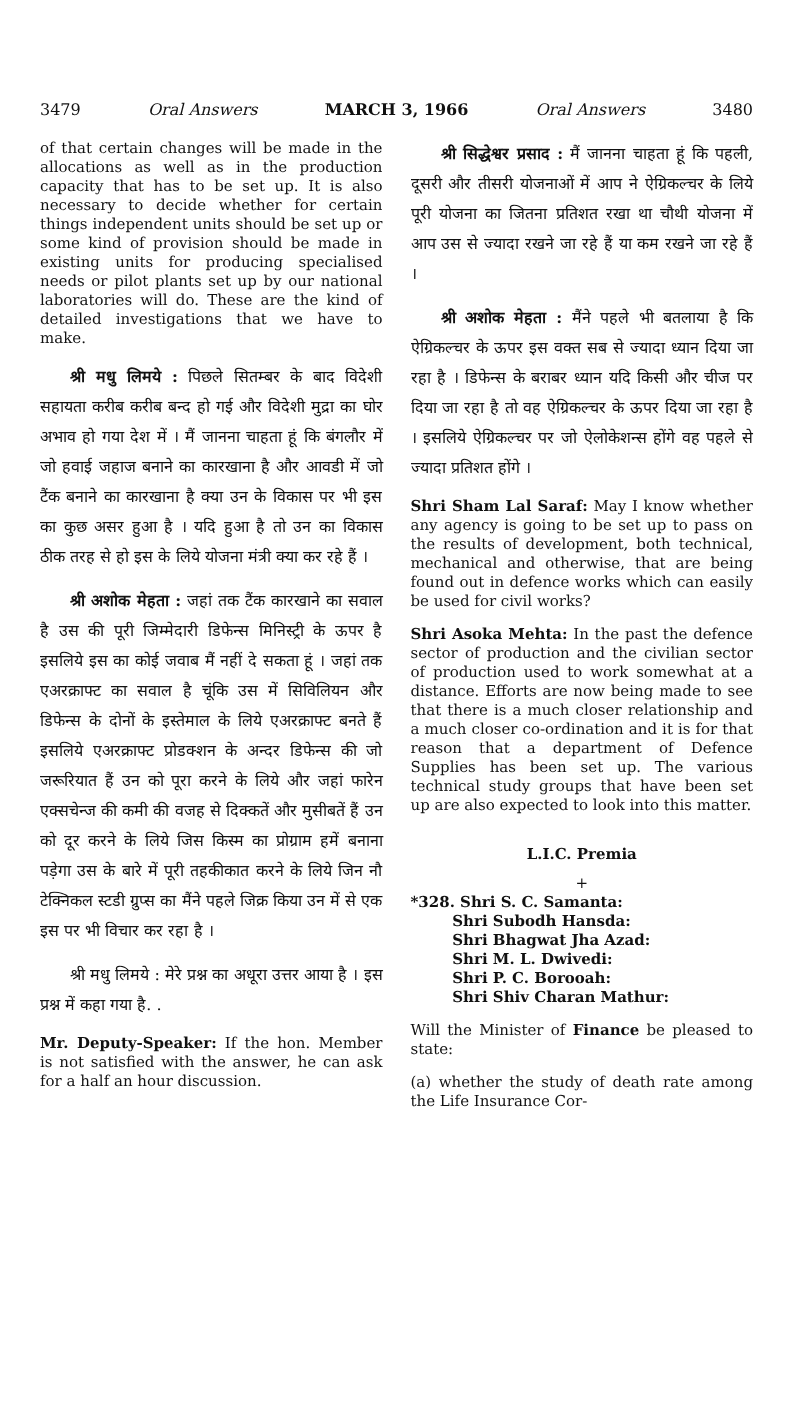3479 Oral Answers MARCH 3, 1966 Oral Answers 3480
of that certain changes will be made in the allocations as well as in the production capacity that has to be set up. It is also necessary to decide whether for certain things independent units should be set up or some kind of provision should be made in existing units for producing specialised needs or pilot plants set up by our national laboratories will do. These are the kind of detailed investigations that we have to make.
श्री मधु लिमये : पिछले सितम्बर के बाद विदेशी सहायता करीब करीब बन्द हो गई और विदेशी मुद्रा का घोर अभाव हो गया देश में । मैं जानना चाहता हूं कि बंगलौर में जो हवाई जहाज बनाने का कारखाना है और आवडी में जो टैंक बनाने का कारखाना है क्या उन के विकास पर भी इस का कुछ असर हुआ है । यदि हुआ है तो उन का विकास ठीक तरह से हो इस के लिये योजना मंत्री क्या कर रहे हैं ।
श्री अशोक मेहता : जहां तक टैंक कारखाने का सवाल है उस की पूरी जिम्मेदारी डिफेन्स मिनिस्ट्री के ऊपर है इसलिये इस का कोई जवाब मैं नहीं दे सकता हूं । जहां तक एअरक्राफ्ट का सवाल है चूंकि उस में सिविलियन और डिफेन्स के दोनों के इस्तेमाल के लिये एअरक्राफ्ट बनते हैं इसलिये एअरक्राफ्ट प्रोडक्शन के अन्दर डिफेन्स की जो जरूरियात हैं उन को पूरा करने के लिये और जहां फारेन एक्सचेन्ज की कमी की वजह से दिक्कतें और मुसीबतें हैं उन को दूर करने के लिये जिस किस्म का प्रोग्राम हमें बनाना पड़ेगा उस के बारे में पूरी तहकीकात करने के लिये जिन नौ टेक्निकल स्टडी ग्रुप्स का मैंने पहले जिक्र किया उन में से एक इस पर भी विचार कर रहा है ।
श्री मधु लिमये : मेरे प्रश्न का अधूरा उत्तर आया है । इस प्रश्न में कहा गया है. .
Mr. Deputy-Speaker: If the hon. Member is not satisfied with the answer, he can ask for a half an hour discussion.
श्री सिद्धेश्वर प्रसाद : मैं जानना चाहता हूं कि पहली, दूसरी और तीसरी योजनाओं में आप ने ऐग्रिकल्चर के लिये पूरी योजना का जितना प्रतिशत रखा था चौथी योजना में आप उस से ज्यादा रखने जा रहे हैं या कम रखने जा रहे हैं ।
श्री अशोक मेहता : मैंने पहले भी बतलाया है कि ऐग्रिकल्चर के ऊपर इस वक्त सब से ज्यादा ध्यान दिया जा रहा है । डिफेन्स के बराबर ध्यान यदि किसी और चीज पर दिया जा रहा है तो वह ऐग्रिकल्चर के ऊपर दिया जा रहा है । इसलिये ऐग्रिकल्चर पर जो ऐलोकेशन्स होंगे वह पहले से ज्यादा प्रतिशत होंगे ।
Shri Sham Lal Saraf: May I know whether any agency is going to be set up to pass on the results of development, both technical, mechanical and otherwise, that are being found out in defence works which can easily be used for civil works?
Shri Asoka Mehta: In the past the defence sector of production and the civilian sector of production used to work somewhat at a distance. Efforts are now being made to see that there is a much closer relationship and a much closer co-ordination and it is for that reason that a department of Defence Supplies has been set up. The various technical study groups that have been set up are also expected to look into this matter.
L.I.C. Premia
+
*328. Shri S. C. Samanta:
Shri Subodh Hansda:
Shri Bhagwat Jha Azad:
Shri M. L. Dwivedi:
Shri P. C. Borooah:
Shri Shiv Charan Mathur:
Will the Minister of Finance be pleased to state:
(a) whether the study of death rate among the Life Insurance Cor-